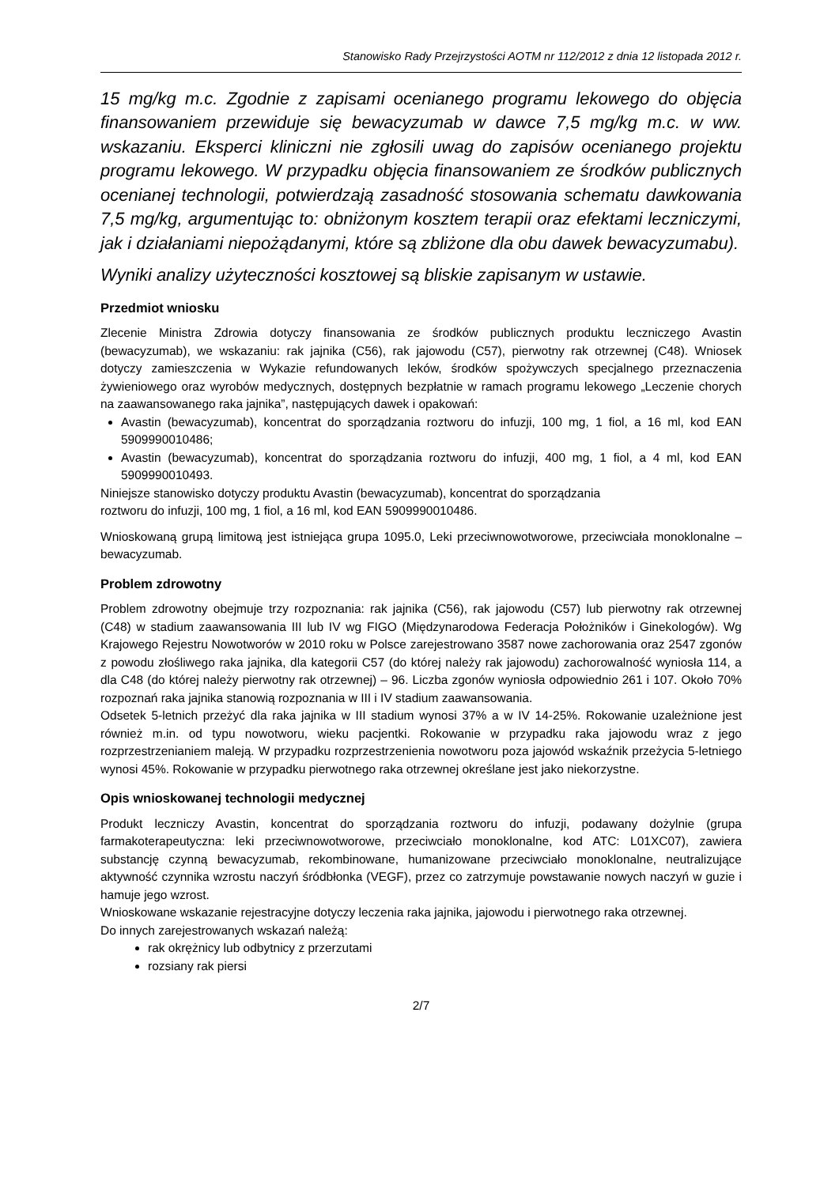Stanowisko Rady Przejrzystości AOTM nr 112/2012 z dnia 12 listopada 2012 r.
15 mg/kg m.c. Zgodnie z zapisami ocenianego programu lekowego do objęcia finansowaniem przewiduje się bewacyzumab w dawce 7,5 mg/kg m.c. w ww. wskazaniu. Eksperci kliniczni nie zgłosili uwag do zapisów ocenianego projektu programu lekowego. W przypadku objęcia finansowaniem ze środków publicznych ocenianej technologii, potwierdzają zasadność stosowania schematu dawkowania 7,5 mg/kg, argumentując to: obniżonym kosztem terapii oraz efektami leczniczymi, jak i działaniami niepożądanymi, które są zbliżone dla obu dawek bewacyzumabu).
Wyniki analizy użyteczności kosztowej są bliskie zapisanym w ustawie.
Przedmiot wniosku
Zlecenie Ministra Zdrowia dotyczy finansowania ze środków publicznych produktu leczniczego Avastin (bewacyzumab), we wskazaniu: rak jajnika (C56), rak jajowodu (C57), pierwotny rak otrzewnej (C48). Wniosek dotyczy zamieszczenia w Wykazie refundowanych leków, środków spożywczych specjalnego przeznaczenia żywieniowego oraz wyrobów medycznych, dostępnych bezpłatnie w ramach programu lekowego „Leczenie chorych na zaawansowanego raka jajnika”, następujących dawek i opakowań:
Avastin (bewacyzumab), koncentrat do sporządzania roztworu do infuzji, 100 mg, 1 fiol, a 16 ml, kod EAN 5909990010486;
Avastin (bewacyzumab), koncentrat do sporządzania roztworu do infuzji, 400 mg, 1 fiol, a 4 ml, kod EAN 5909990010493.
Niniejsze stanowisko dotyczy produktu Avastin (bewacyzumab), koncentrat do sporządzania
roztworu do infuzji, 100 mg, 1 fiol, a 16 ml, kod EAN 5909990010486.
Wnioskowaną grupą limitową jest istniejąca grupa 1095.0, Leki przeciwnowotworowe, przeciwciała monoklonalne – bewacyzumab.
Problem zdrowotny
Problem zdrowotny obejmuje trzy rozpoznania: rak jajnika (C56), rak jajowodu (C57) lub pierwotny rak otrzewnej (C48) w stadium zaawansowania III lub IV wg FIGO (Międzynarodowa Federacja Położników i Ginekologów). Wg Krajowego Rejestru Nowotworów w 2010 roku w Polsce zarejestrowano 3587 nowe zachorowania oraz 2547 zgonów z powodu złośliwego raka jajnika, dla kategorii C57 (do której należy rak jajowodu) zachorowalność wyniosła 114, a dla C48 (do której należy pierwotny rak otrzewnej) – 96. Liczba zgonów wyniosła odpowiednio 261 i 107. Około 70% rozpoznań raka jajnika stanowią rozpoznania w III i IV stadium zaawansowania.
Odsetek 5-letnich przeżyć dla raka jajnika w III stadium wynosi 37% a w IV 14-25%. Rokowanie uzależnione jest również m.in. od typu nowotworu, wieku pacjentki. Rokowanie w przypadku raka jajowodu wraz z jego rozprzestrzenianiem maleją. W przypadku rozprzestrzenienia nowotworu poza jajowód wskaźnik przeżycia 5-letniego wynosi 45%. Rokowanie w przypadku pierwotnego raka otrzewnej określane jest jako niekorzystne.
Opis wnioskowanej technologii medycznej
Produkt leczniczy Avastin, koncentrat do sporządzania roztworu do infuzji, podawany dożylnie (grupa farmakoterapeutyczna: leki przeciwnowotworowe, przeciwciało monoklonalne, kod ATC: L01XC07), zawiera substancję czynną bewacyzumab, rekombinowane, humanizowane przeciwciało monoklonalne, neutralizujące aktywność czynnika wzrostu naczyń śródbłonka (VEGF), przez co zatrzymuje powstawanie nowych naczyń w guzie i hamuje jego wzrost.
Wnioskowane wskazanie rejestracyjne dotyczy leczenia raka jajnika, jajowodu i pierwotnego raka otrzewnej.
Do innych zarejestrowanych wskazań należą:
rak okrężnicy lub odbytnicy z przerzutami
rozsiany rak piersi
2/7